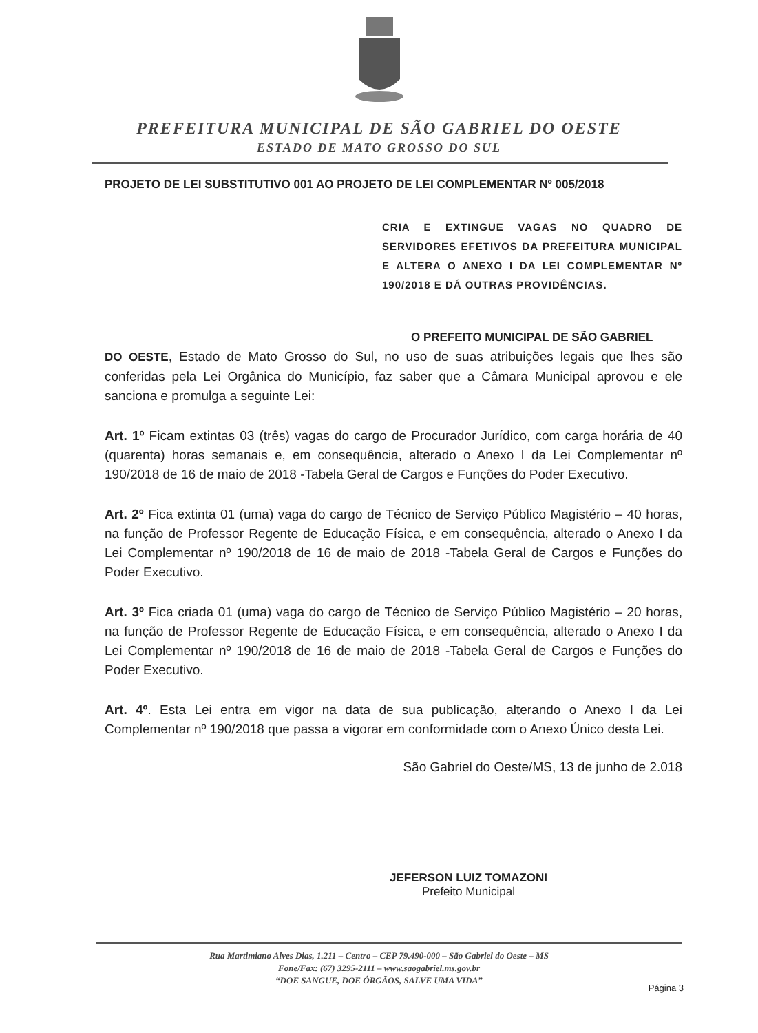PREFEITURA MUNICIPAL DE SÃO GABRIEL DO OESTE
ESTADO DE MATO GROSSO DO SUL
PROJETO DE LEI SUBSTITUTIVO 001 AO PROJETO DE LEI COMPLEMENTAR Nº 005/2018
CRIA E EXTINGUE VAGAS NO QUADRO DE SERVIDORES EFETIVOS DA PREFEITURA MUNICIPAL E ALTERA O ANEXO I DA LEI COMPLEMENTAR Nº 190/2018 E DÁ OUTRAS PROVIDÊNCIAS.
O PREFEITO MUNICIPAL DE SÃO GABRIEL
DO OESTE, Estado de Mato Grosso do Sul, no uso de suas atribuições legais que lhes são conferidas pela Lei Orgânica do Município, faz saber que a Câmara Municipal aprovou e ele sanciona e promulga a seguinte Lei:
Art. 1º Ficam extintas 03 (três) vagas do cargo de Procurador Jurídico, com carga horária de 40 (quarenta) horas semanais e, em consequência, alterado o Anexo I da Lei Complementar nº 190/2018 de 16 de maio de 2018 -Tabela Geral de Cargos e Funções do Poder Executivo.
Art. 2º Fica extinta 01 (uma) vaga do cargo de Técnico de Serviço Público Magistério – 40 horas, na função de Professor Regente de Educação Física, e em consequência, alterado o Anexo I da Lei Complementar nº 190/2018 de 16 de maio de 2018 -Tabela Geral de Cargos e Funções do Poder Executivo.
Art. 3º Fica criada 01 (uma) vaga do cargo de Técnico de Serviço Público Magistério – 20 horas, na função de Professor Regente de Educação Física, e em consequência, alterado o Anexo I da Lei Complementar nº 190/2018 de 16 de maio de 2018 -Tabela Geral de Cargos e Funções do Poder Executivo.
Art. 4º. Esta Lei entra em vigor na data de sua publicação, alterando o Anexo I da Lei Complementar nº 190/2018 que passa a vigorar em conformidade com o Anexo Único desta Lei.
São Gabriel do Oeste/MS, 13 de junho de 2.018
JEFERSON LUIZ TOMAZONI
Prefeito Municipal
Rua Martimiano Alves Dias, 1.211 – Centro – CEP 79.490-000 – São Gabriel do Oeste – MS
Fone/Fax: (67) 3295-2111 – www.saogabriel.ms.gov.br
“DOE SANGUE, DOE ÓRGÃOS, SALVE UMA VIDA”
Página 3